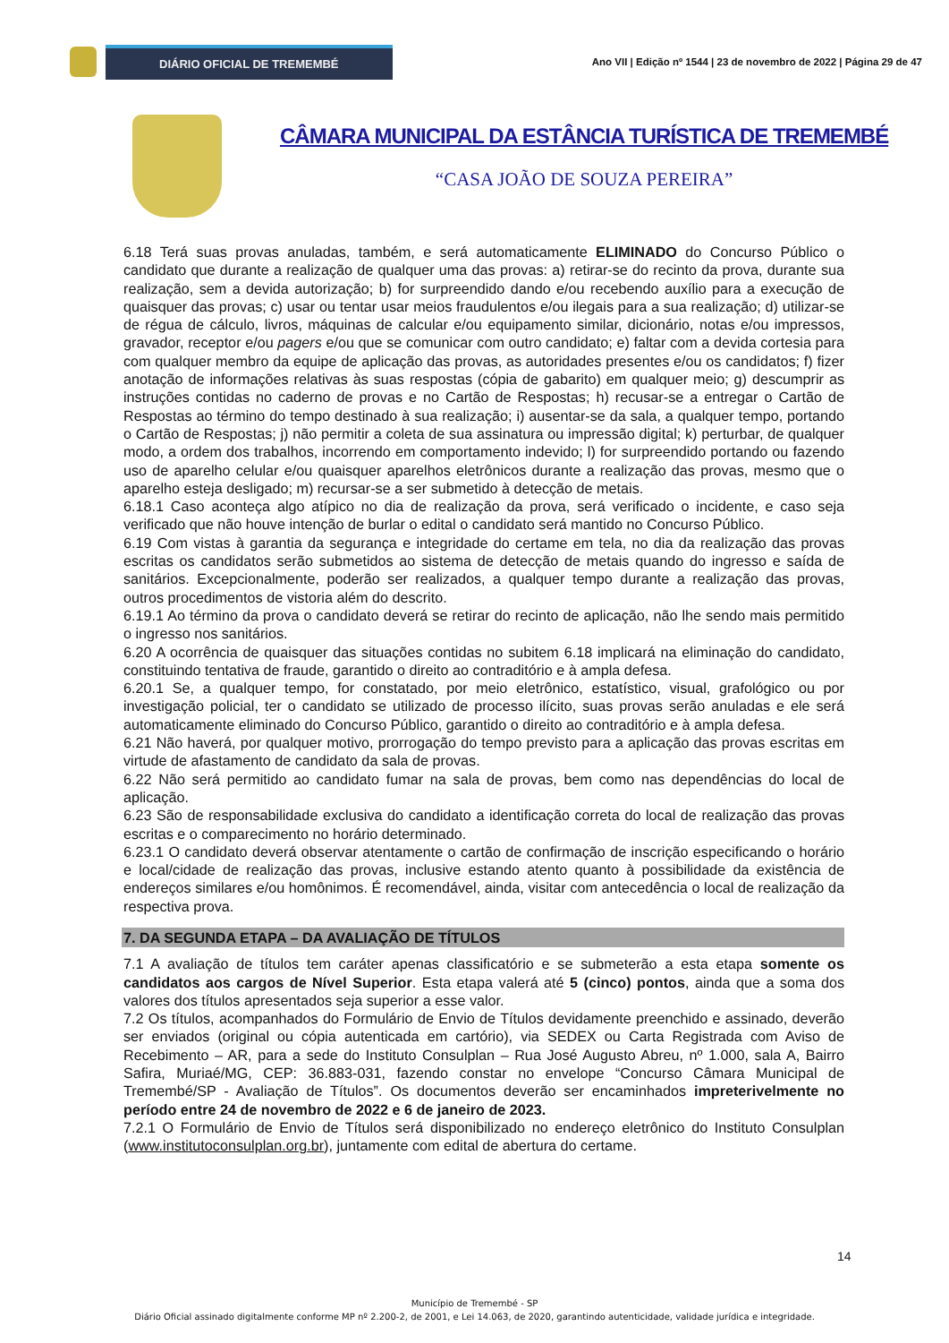DIÁRIO OFICIAL DE TREMEMBÉ
Ano VII | Edição nº 1544 | 23 de novembro de 2022 | Página 29 de 47
CÂMARA MUNICIPAL DA ESTÂNCIA TURÍSTICA DE TREMEMBÉ
“CASA JOÃO DE SOUZA PEREIRA”
6.18 Terá suas provas anuladas, também, e será automaticamente ELIMINADO do Concurso Público o candidato que durante a realização de qualquer uma das provas: a) retirar-se do recinto da prova, durante sua realização, sem a devida autorização; b) for surpreendido dando e/ou recebendo auxílio para a execução de quaisquer das provas; c) usar ou tentar usar meios fraudulentos e/ou ilegais para a sua realização; d) utilizar-se de régua de cálculo, livros, máquinas de calcular e/ou equipamento similar, dicionário, notas e/ou impressos, gravador, receptor e/ou pagers e/ou que se comunicar com outro candidato; e) faltar com a devida cortesia para com qualquer membro da equipe de aplicação das provas, as autoridades presentes e/ou os candidatos; f) fizer anotação de informações relativas às suas respostas (cópia de gabarito) em qualquer meio; g) descumprir as instruções contidas no caderno de provas e no Cartão de Respostas; h) recusar-se a entregar o Cartão de Respostas ao término do tempo destinado à sua realização; i) ausentar-se da sala, a qualquer tempo, portando o Cartão de Respostas; j) não permitir a coleta de sua assinatura ou impressão digital; k) perturbar, de qualquer modo, a ordem dos trabalhos, incorrendo em comportamento indevido; l) for surpreendido portando ou fazendo uso de aparelho celular e/ou quaisquer aparelhos eletrônicos durante a realização das provas, mesmo que o aparelho esteja desligado; m) recursar-se a ser submetido à detecção de metais.
6.18.1 Caso aconteça algo atípico no dia de realização da prova, será verificado o incidente, e caso seja verificado que não houve intenção de burlar o edital o candidato será mantido no Concurso Público.
6.19 Com vistas à garantia da segurança e integridade do certame em tela, no dia da realização das provas escritas os candidatos serão submetidos ao sistema de detecção de metais quando do ingresso e saída de sanitários. Excepcionalmente, poderão ser realizados, a qualquer tempo durante a realização das provas, outros procedimentos de vistoria além do descrito.
6.19.1 Ao término da prova o candidato deverá se retirar do recinto de aplicação, não lhe sendo mais permitido o ingresso nos sanitários.
6.20 A ocorrência de quaisquer das situações contidas no subitem 6.18 implicará na eliminação do candidato, constituindo tentativa de fraude, garantido o direito ao contraditório e à ampla defesa.
6.20.1 Se, a qualquer tempo, for constatado, por meio eletrônico, estatístico, visual, grafológico ou por investigação policial, ter o candidato se utilizado de processo ilícito, suas provas serão anuladas e ele será automaticamente eliminado do Concurso Público, garantido o direito ao contraditório e à ampla defesa.
6.21 Não haverá, por qualquer motivo, prorrogação do tempo previsto para a aplicação das provas escritas em virtude de afastamento de candidato da sala de provas.
6.22 Não será permitido ao candidato fumar na sala de provas, bem como nas dependências do local de aplicação.
6.23 São de responsabilidade exclusiva do candidato a identificação correta do local de realização das provas escritas e o comparecimento no horário determinado.
6.23.1 O candidato deverá observar atentamente o cartão de confirmação de inscrição especificando o horário e local/cidade de realização das provas, inclusive estando atento quanto à possibilidade da existência de endereços similares e/ou homônimos. É recomendável, ainda, visitar com antecedência o local de realização da respectiva prova.
7. DA SEGUNDA ETAPA – DA AVALIAÇÃO DE TÍTULOS
7.1 A avaliação de títulos tem caráter apenas classificatório e se submeterão a esta etapa somente os candidatos aos cargos de Nível Superior. Esta etapa valerá até 5 (cinco) pontos, ainda que a soma dos valores dos títulos apresentados seja superior a esse valor.
7.2 Os títulos, acompanhados do Formulário de Envio de Títulos devidamente preenchido e assinado, deverão ser enviados (original ou cópia autenticada em cartório), via SEDEX ou Carta Registrada com Aviso de Recebimento – AR, para a sede do Instituto Consulplan – Rua José Augusto Abreu, nº 1.000, sala A, Bairro Safira, Muriaé/MG, CEP: 36.883-031, fazendo constar no envelope “Concurso Câmara Municipal de Tremembé/SP - Avaliação de Títulos”. Os documentos deverão ser encaminhados impreterivelmente no período entre 24 de novembro de 2022 e 6 de janeiro de 2023.
7.2.1 O Formulário de Envio de Títulos será disponibilizado no endereço eletrônico do Instituto Consulplan (www.institutoconsulplan.org.br), juntamente com edital de abertura do certame.
14
Município de Tremembé - SP
Diário Oficial assinado digitalmente conforme MP nº 2.200-2, de 2001, e Lei 14.063, de 2020, garantindo autenticidade, validade jurídica e integridade.